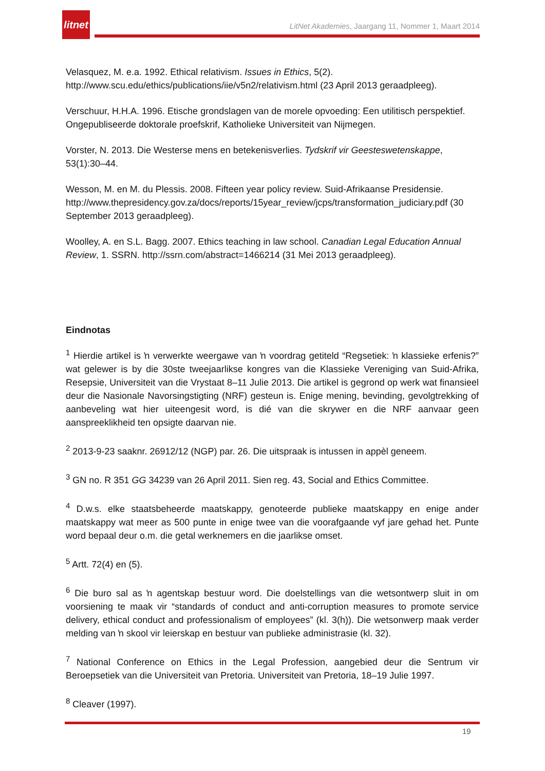litnet
LitNet Akademies, Jaargang 11, Nommer 1, Maart 2014
Velasquez, M. e.a. 1992. Ethical relativism. Issues in Ethics, 5(2). http://www.scu.edu/ethics/publications/iie/v5n2/relativism.html (23 April 2013 geraadpleeg).
Verschuur, H.H.A. 1996. Etische grondslagen van de morele opvoeding: Een utilitisch perspektief. Ongepubliseerde doktorale proefskrif, Katholieke Universiteit van Nijmegen.
Vorster, N. 2013. Die Westerse mens en betekenisverlies. Tydskrif vir Geesteswetenskappe, 53(1):30–44.
Wesson, M. en M. du Plessis. 2008. Fifteen year policy review. Suid-Afrikaanse Presidensie. http://www.thepresidency.gov.za/docs/reports/15year_review/jcps/transformation_judiciary.pdf (30 September 2013 geraadpleeg).
Woolley, A. en S.L. Bagg. 2007. Ethics teaching in law school. Canadian Legal Education Annual Review, 1. SSRN. http://ssrn.com/abstract=1466214 (31 Mei 2013 geraadpleeg).
Eindnotas
<sup>1</sup> Hierdie artikel is ŉ verwerkte weergawe van ŉ voordrag getiteld “Regsetiek: ŉ klassieke erfenis?” wat gelewer is by die 30ste tweejaarlikse kongres van die Klassieke Vereniging van Suid-Afrika, Resepsie, Universiteit van die Vrystaat 8–11 Julie 2013. Die artikel is gegrond op werk wat finansieel deur die Nasionale Navorsingstigting (NRF) gesteun is. Enige mening, bevinding, gevolgtrekking of aanbeveling wat hier uiteengesit word, is dié van die skrywer en die NRF aanvaar geen aanspreeklikheid ten opsigte daarvan nie.
<sup>2</sup> 2013-9-23 saaknr. 26912/12 (NGP) par. 26. Die uitspraak is intussen in appèl geneem.
<sup>3</sup> GN no. R 351 GG 34239 van 26 April 2011. Sien reg. 43, Social and Ethics Committee.
<sup>4</sup> D.w.s. elke staatsbeheerde maatskappy, genoteerde publieke maatskappy en enige ander maatskappy wat meer as 500 punte in enige twee van die voorafgaande vyf jare gehad het. Punte word bepaal deur o.m. die getal werknemers en die jaarlikse omset.
<sup>5</sup> Artt. 72(4) en (5).
<sup>6</sup> Die buro sal as ŉ agentskap bestuur word. Die doelstellings van die wetsontwerp sluit in om voorsiening te maak vir “standards of conduct and anti-corruption measures to promote service delivery, ethical conduct and professionalism of employees” (kl. 3(h)). Die wetsonwerp maak verder melding van ŉ skool vir leierskap en bestuur van publieke administrasie (kl. 32).
<sup>7</sup> National Conference on Ethics in the Legal Profession, aangebied deur die Sentrum vir Beroepsetiek van die Universiteit van Pretoria. Universiteit van Pretoria, 18–19 Julie 1997.
<sup>8</sup> Cleaver (1997).
19